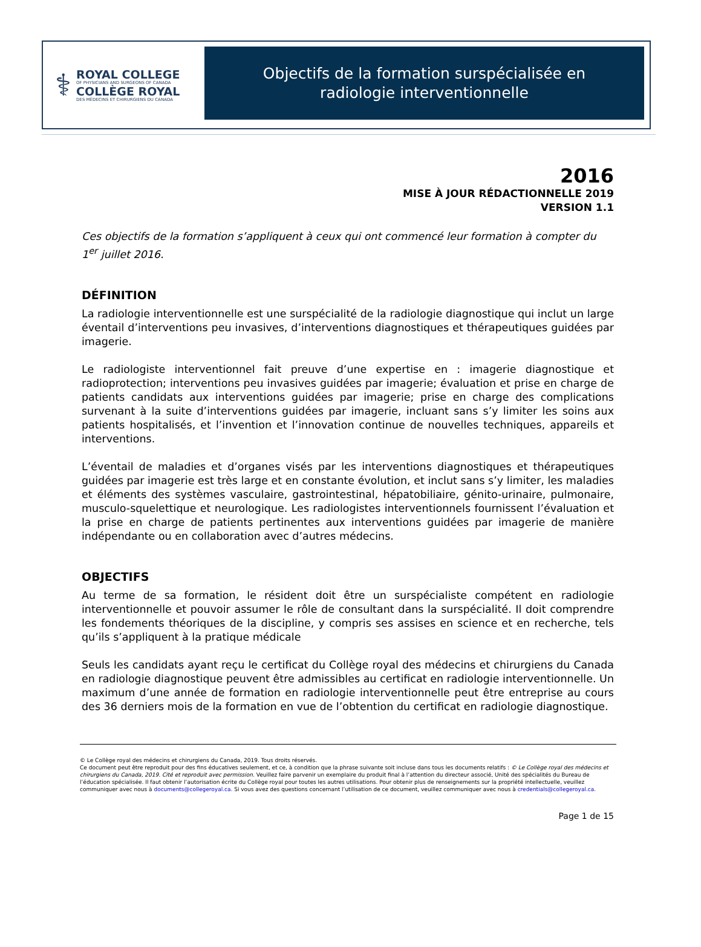⚕
ROYAL COLLEGE
OF PHYSICIANS AND SURGEONS OF CANADA
COLLÈGE ROYAL
DES MÉDECINS ET CHIRURGIENS DU CANADA
Objectifs de la formation surspécialisée en
radiologie interventionnelle
2016
MISE À JOUR RÉDACTIONNELLE 2019
VERSION 1.1
Ces objectifs de la formation s’appliquent à ceux qui ont commencé leur formation à compter du 1<sup>er</sup> juillet 2016.
DÉFINITION
La radiologie interventionnelle est une surspécialité de la radiologie diagnostique qui inclut un large éventail d’interventions peu invasives, d’interventions diagnostiques et thérapeutiques guidées par imagerie.
Le radiologiste interventionnel fait preuve d’une expertise en : imagerie diagnostique et radioprotection; interventions peu invasives guidées par imagerie; évaluation et prise en charge de patients candidats aux interventions guidées par imagerie; prise en charge des complications survenant à la suite d’interventions guidées par imagerie, incluant sans s’y limiter les soins aux patients hospitalisés, et l’invention et l’innovation continue de nouvelles techniques, appareils et interventions.
L’éventail de maladies et d’organes visés par les interventions diagnostiques et thérapeutiques guidées par imagerie est très large et en constante évolution, et inclut sans s’y limiter, les maladies et éléments des systèmes vasculaire, gastrointestinal, hépatobiliaire, génito-urinaire, pulmonaire, musculo-squelettique et neurologique. Les radiologistes interventionnels fournissent l’évaluation et la prise en charge de patients pertinentes aux interventions guidées par imagerie de manière indépendante ou en collaboration avec d’autres médecins.
OBJECTIFS
Au terme de sa formation, le résident doit être un surspécialiste compétent en radiologie interventionnelle et pouvoir assumer le rôle de consultant dans la surspécialité. Il doit comprendre les fondements théoriques de la discipline, y compris ses assises en science et en recherche, tels qu’ils s’appliquent à la pratique médicale
Seuls les candidats ayant reçu le certificat du Collège royal des médecins et chirurgiens du Canada en radiologie diagnostique peuvent être admissibles au certificat en radiologie interventionnelle. Un maximum d’une année de formation en radiologie interventionnelle peut être entreprise au cours des 36 derniers mois de la formation en vue de l’obtention du certificat en radiologie diagnostique.
© Le Collège royal des médecins et chirurgiens du Canada, 2019. Tous droits réservés.
Ce document peut être reproduit pour des fins éducatives seulement, et ce, à condition que la phrase suivante soit incluse dans tous les documents relatifs : © Le Collège royal des médecins et chirurgiens du Canada, 2019. Cité et reproduit avec permission. Veuillez faire parvenir un exemplaire du produit final à l’attention du directeur associé, Unité des spécialités du Bureau de l’éducation spécialisée. Il faut obtenir l’autorisation écrite du Collège royal pour toutes les autres utilisations. Pour obtenir plus de renseignements sur la propriété intellectuelle, veuillez communiquer avec nous à documents@collegeroyal.ca. Si vous avez des questions concernant l’utilisation de ce document, veuillez communiquer avec nous à credentials@collegeroyal.ca.
Page 1 de 15